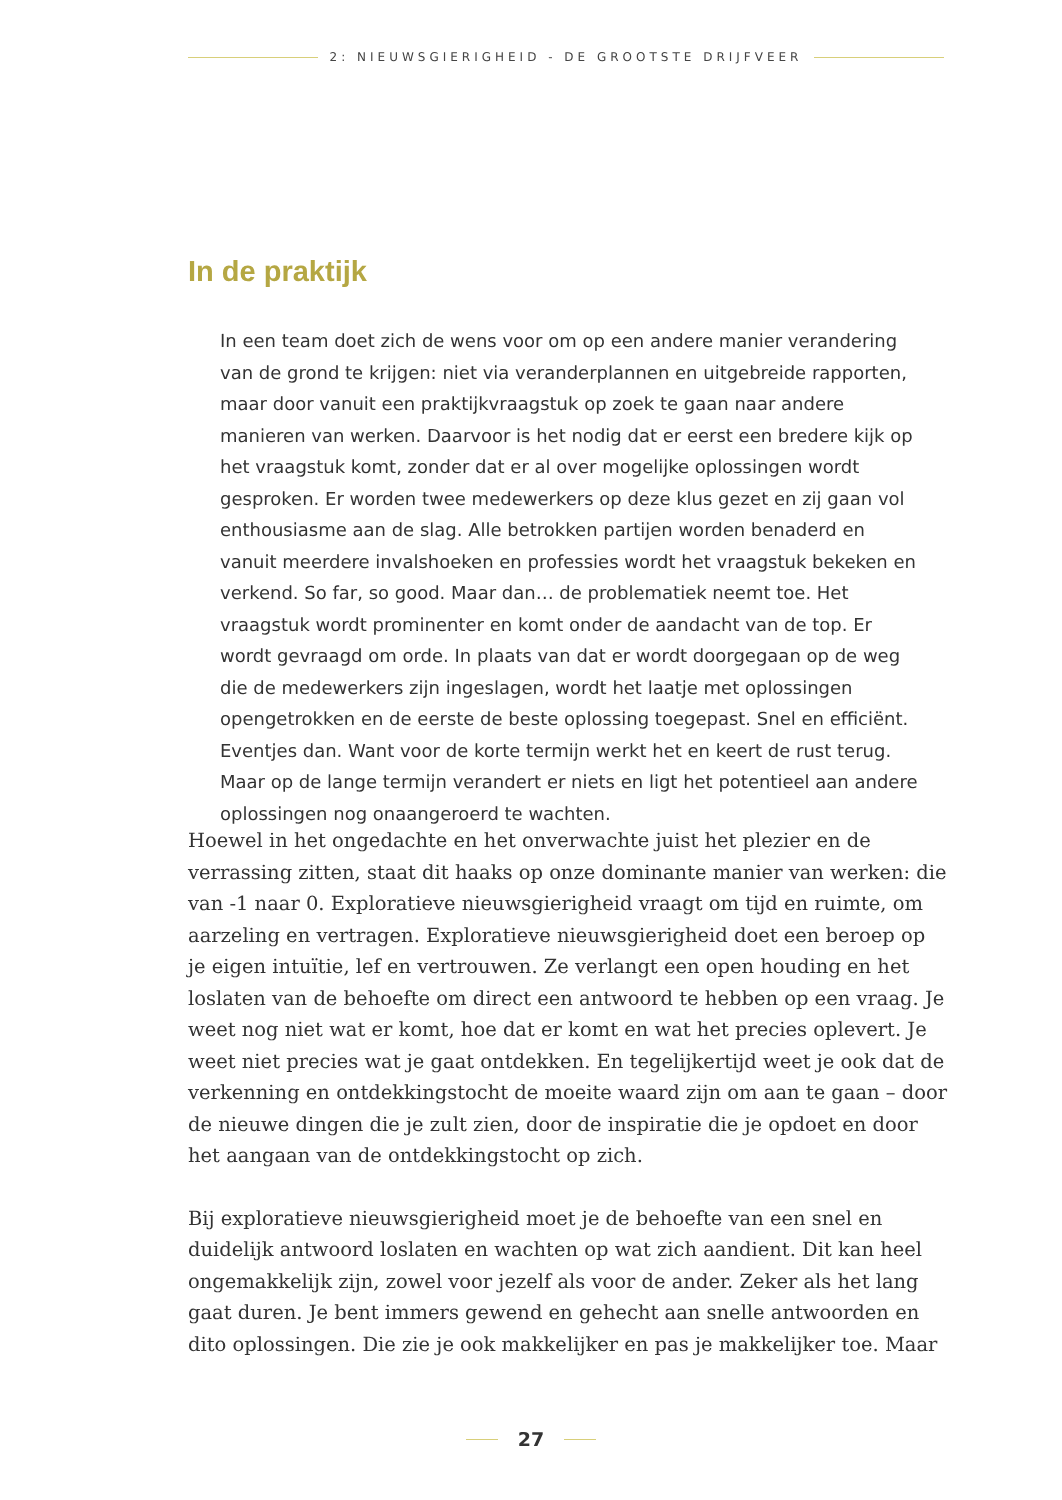2: NIEUWSGIERIGHEID - DE GROOTSTE DRIJFVEER
In de praktijk
In een team doet zich de wens voor om op een andere manier verandering van de grond te krijgen: niet via veranderplannen en uitgebreide rapporten, maar door vanuit een praktijkvraagstuk op zoek te gaan naar andere manieren van werken. Daarvoor is het nodig dat er eerst een bredere kijk op het vraagstuk komt, zonder dat er al over mogelijke oplossingen wordt gesproken. Er worden twee medewerkers op deze klus gezet en zij gaan vol enthousiasme aan de slag. Alle betrokken partijen worden benaderd en vanuit meerdere invalshoeken en professies wordt het vraagstuk bekeken en verkend. So far, so good. Maar dan… de problematiek neemt toe. Het vraagstuk wordt prominenter en komt onder de aandacht van de top. Er wordt gevraagd om orde. In plaats van dat er wordt doorgegaan op de weg die de medewerkers zijn ingeslagen, wordt het laatje met oplossingen opengetrokken en de eerste de beste oplossing toegepast. Snel en efficiënt. Eventjes dan. Want voor de korte termijn werkt het en keert de rust terug. Maar op de lange termijn verandert er niets en ligt het potentieel aan andere oplossingen nog onaangeroerd te wachten.
Hoewel in het ongedachte en het onverwachte juist het plezier en de verrassing zitten, staat dit haaks op onze dominante manier van werken: die van -1 naar 0. Exploratieve nieuwsgierigheid vraagt om tijd en ruimte, om aarzeling en vertragen. Exploratieve nieuwsgierigheid doet een beroep op je eigen intuïtie, lef en vertrouwen. Ze verlangt een open houding en het loslaten van de behoefte om direct een antwoord te hebben op een vraag. Je weet nog niet wat er komt, hoe dat er komt en wat het precies oplevert. Je weet niet precies wat je gaat ontdekken. En tegelijkertijd weet je ook dat de verkenning en ontdekkingstocht de moeite waard zijn om aan te gaan – door de nieuwe dingen die je zult zien, door de inspiratie die je opdoet en door het aangaan van de ontdekkingstocht op zich.
Bij exploratieve nieuwsgierigheid moet je de behoefte van een snel en duidelijk antwoord loslaten en wachten op wat zich aandient. Dit kan heel ongemakkelijk zijn, zowel voor jezelf als voor de ander. Zeker als het lang gaat duren. Je bent immers gewend en gehecht aan snelle antwoorden en dito oplossingen. Die zie je ook makkelijker en pas je makkelijker toe. Maar
27